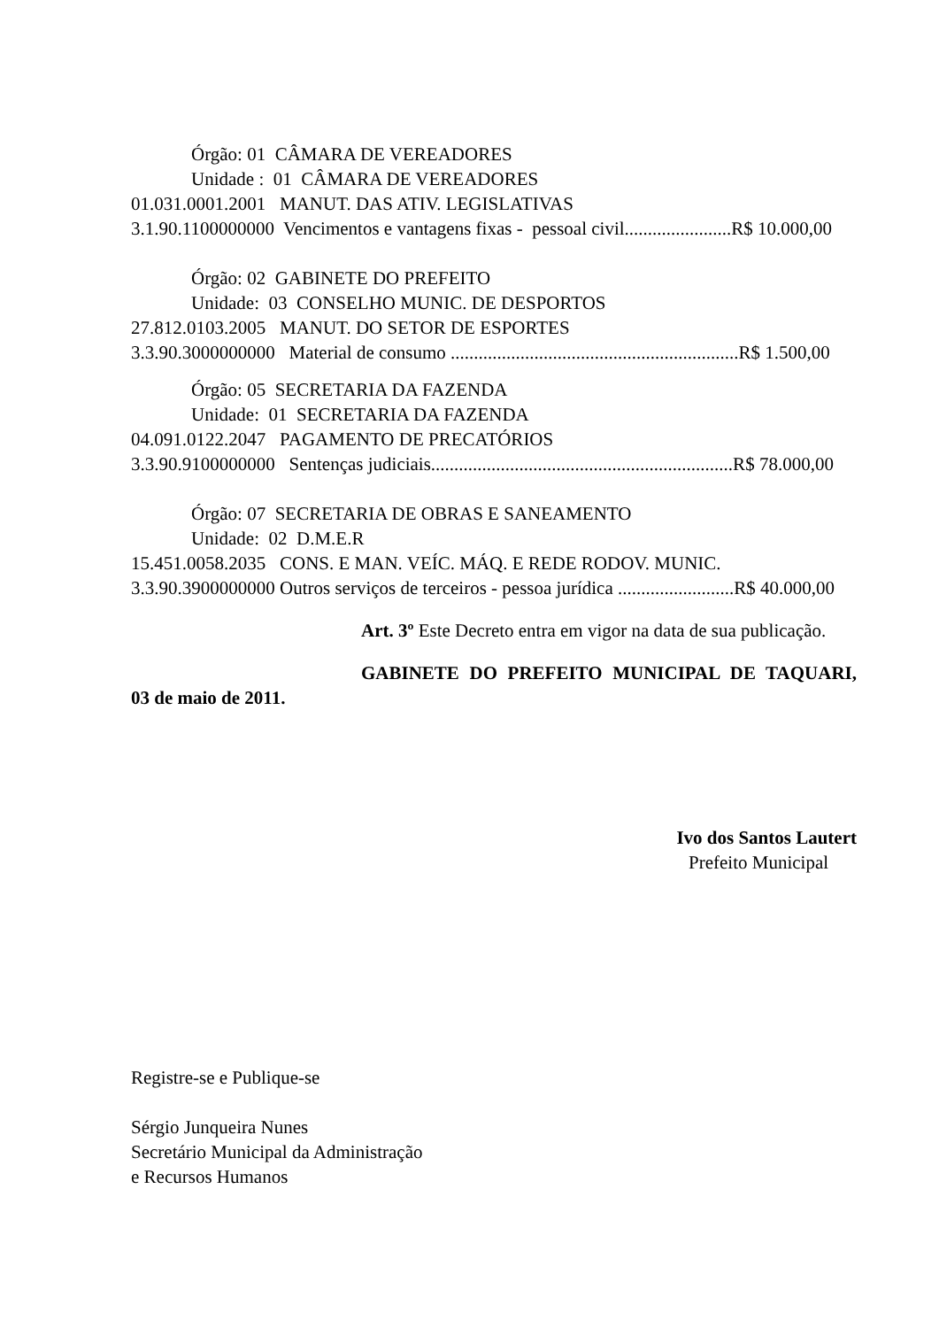Órgão: 01 CÂMARA DE VEREADORES
Unidade : 01 CÂMARA DE VEREADORES
01.031.0001.2001 MANUT. DAS ATIV. LEGISLATIVAS
3.1.90.1100000000 Vencimentos e vantagens fixas - pessoal civil.......................R$ 10.000,00
Órgão: 02 GABINETE DO PREFEITO
Unidade: 03 CONSELHO MUNIC. DE DESPORTOS
27.812.0103.2005 MANUT. DO SETOR DE ESPORTES
3.3.90.3000000000 Material de consumo ..............................................................R$ 1.500,00
Órgão: 05 SECRETARIA DA FAZENDA
Unidade: 01 SECRETARIA DA FAZENDA
04.091.0122.2047 PAGAMENTO DE PRECATÓRIOS
3.3.90.9100000000 Sentenças judiciais.................................................................R$ 78.000,00
Órgão: 07 SECRETARIA DE OBRAS E SANEAMENTO
Unidade: 02 D.M.E.R
15.451.0058.2035 CONS. E MAN. VEÍC. MÁQ. E REDE RODOV. MUNIC.
3.3.90.3900000000 Outros serviços de terceiros - pessoa jurídica .........................R$ 40.000,00
Art. 3º Este Decreto entra em vigor na data de sua publicação.
GABINETE DO PREFEITO MUNICIPAL DE TAQUARI,
03 de maio de 2011.
Ivo dos Santos Lautert
Prefeito Municipal
Registre-se e Publique-se
Sérgio Junqueira Nunes
Secretário Municipal da Administração
e Recursos Humanos